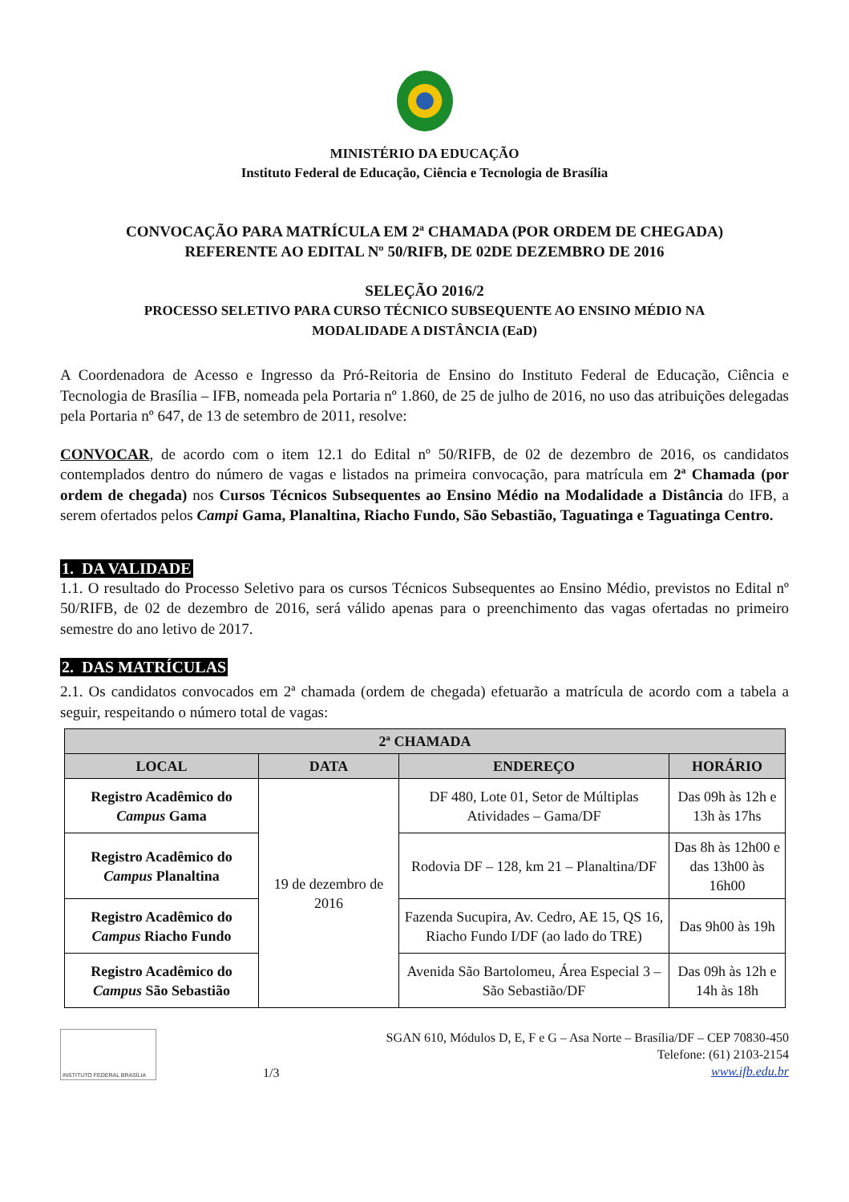MINISTÉRIO DA EDUCAÇÃO
Instituto Federal de Educação, Ciência e Tecnologia de Brasília
CONVOCAÇÃO PARA MATRÍCULA EM 2ª CHAMADA (POR ORDEM DE CHEGADA)
REFERENTE AO EDITAL Nº 50/RIFB, DE 02DE DEZEMBRO DE 2016
SELEÇÃO 2016/2
PROCESSO SELETIVO PARA CURSO TÉCNICO SUBSEQUENTE AO ENSINO MÉDIO NA
MODALIDADE A DISTÂNCIA (EaD)
A Coordenadora de Acesso e Ingresso da Pró-Reitoria de Ensino do Instituto Federal de Educação, Ciência e Tecnologia de Brasília – IFB, nomeada pela Portaria nº 1.860, de 25 de julho de 2016, no uso das atribuições delegadas pela Portaria nº 647, de 13 de setembro de 2011, resolve:
CONVOCAR, de acordo com o item 12.1 do Edital nº 50/RIFB, de 02 de dezembro de 2016, os candidatos contemplados dentro do número de vagas e listados na primeira convocação, para matrícula em 2ª Chamada (por ordem de chegada) nos Cursos Técnicos Subsequentes ao Ensino Médio na Modalidade a Distância do IFB, a serem ofertados pelos Campi Gama, Planaltina, Riacho Fundo, São Sebastião, Taguatinga e Taguatinga Centro.
1. DA VALIDADE
1.1. O resultado do Processo Seletivo para os cursos Técnicos Subsequentes ao Ensino Médio, previstos no Edital nº 50/RIFB, de 02 de dezembro de 2016, será válido apenas para o preenchimento das vagas ofertadas no primeiro semestre do ano letivo de 2017.
2. DAS MATRÍCULAS
2.1. Os candidatos convocados em 2ª chamada (ordem de chegada) efetuarão a matrícula de acordo com a tabela a seguir, respeitando o número total de vagas:
| 2ª CHAMADA | | | |
| --- | --- | --- | --- |
| LOCAL | DATA | ENDEREÇO | HORÁRIO |
| Registro Acadêmico do Campus Gama | 19 de dezembro de 2016 | DF 480, Lote 01, Setor de Múltiplas Atividades – Gama/DF | Das 09h às 12h e 13h às 17hs |
| Registro Acadêmico do Campus Planaltina | | Rodovia DF – 128, km 21 – Planaltina/DF | Das 8h às 12h00 e das 13h00 às 16h00 |
| Registro Acadêmico do Campus Riacho Fundo | | Fazenda Sucupira, Av. Cedro, AE 15, QS 16, Riacho Fundo I/DF (ao lado do TRE) | Das 9h00 às 19h |
| Registro Acadêmico do Campus São Sebastião | | Avenida São Bartolomeu, Área Especial 3 – São Sebastião/DF | Das 09h às 12h e 14h às 18h |
INSTITUTO FEDERAL BRASÍLIA
1/3
SGAN 610, Módulos D, E, F e G – Asa Norte – Brasília/DF – CEP 70830-450
Telefone: (61) 2103-2154
www.ifb.edu.br